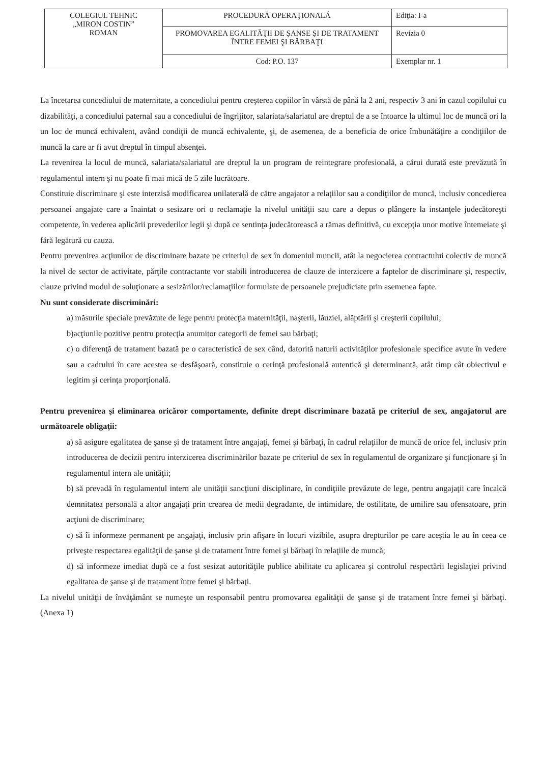| COLEGIUL TEHNIC „MIRON COSTIN” ROMAN | PROCEDURĂ OPERAŢIONALĂ | Ediţia: I-a |
| | PROMOVAREA EGALITĂŢII DE ŞANSE ŞI DE TRATAMENT ÎNTRE FEMEI ŞI BĂRBAŢI | Revizia 0 |
| | Cod: P.O. 137 | Exemplar nr. 1 |
La încetarea concediului de maternitate, a concediului pentru creşterea copiilor în vârstă de până la 2 ani, respectiv 3 ani în cazul copilului cu dizabilităţi, a concediului paternal sau a concediului de îngrijitor, salariata/salariatul are dreptul de a se întoarce la ultimul loc de muncă ori la un loc de muncă echivalent, având condiţii de muncă echivalente, şi, de asemenea, de a beneficia de orice îmbunătăţire a condiţiilor de muncă la care ar fi avut dreptul în timpul absenţei.
La revenirea la locul de muncă, salariata/salariatul are dreptul la un program de reintegrare profesională, a cărui durată este prevăzută în regulamentul intern şi nu poate fi mai mică de 5 zile lucrătoare.
Constituie discriminare şi este interzisă modificarea unilaterală de către angajator a relaţiilor sau a condiţiilor de muncă, inclusiv concedierea persoanei angajate care a înaintat o sesizare ori o reclamaţie la nivelul unităţii sau care a depus o plângere la instanţele judecătoreşti competente, în vederea aplicării prevederilor legii şi după ce sentinţa judecătorească a rămas definitivă, cu excepţia unor motive întemeiate şi fără legătură cu cauza.
Pentru prevenirea acţiunilor de discriminare bazate pe criteriul de sex în domeniul muncii, atât la negocierea contractului colectiv de muncă la nivel de sector de activitate, părţile contractante vor stabili introducerea de clauze de interzicere a faptelor de discriminare şi, respectiv, clauze privind modul de soluţionare a sesizărilor/reclamaţiilor formulate de persoanele prejudiciate prin asemenea fapte.
Nu sunt considerate discriminări:
a) măsurile speciale prevăzute de lege pentru protecţia maternităţii, naşterii, lăuziei, alăptării şi creşterii copilului;
b)acţiunile pozitive pentru protecţia anumitor categorii de femei sau bărbaţi;
c) o diferenţă de tratament bazată pe o caracteristică de sex când, datorită naturii activităţilor profesionale specifice avute în vedere sau a cadrului în care acestea se desfăşoară, constituie o cerinţă profesională autentică şi determinantă, atât timp cât obiectivul e legitim şi cerinţa proporţională.
Pentru prevenirea şi eliminarea oricăror comportamente, definite drept discriminare bazată pe criteriul de sex, angajatorul are următoarele obligaţii:
a) să asigure egalitatea de şanse şi de tratament între angajaţi, femei şi bărbaţi, în cadrul relaţiilor de muncă de orice fel, inclusiv prin introducerea de decizii pentru interzicerea discriminărilor bazate pe criteriul de sex în regulamentul de organizare şi funcţionare şi în regulamentul intern ale unităţii;
b) să prevadă în regulamentul intern ale unităţii sancţiuni disciplinare, în condiţiile prevăzute de lege, pentru angajaţii care încalcă demnitatea personală a altor angajaţi prin crearea de medii degradante, de intimidare, de ostilitate, de umilire sau ofensatoare, prin acţiuni de discriminare;
c) să îi informeze permanent pe angajaţi, inclusiv prin afişare în locuri vizibile, asupra drepturilor pe care aceştia le au în ceea ce priveşte respectarea egalităţii de şanse şi de tratament între femei şi bărbaţi în relaţiile de muncă;
d) să informeze imediat după ce a fost sesizat autorităţile publice abilitate cu aplicarea şi controlul respectării legislaţiei privind egalitatea de şanse şi de tratament între femei şi bărbaţi.
La nivelul unităţii de învăţământ se numeşte un responsabil pentru promovarea egalităţii de şanse şi de tratament între femei şi bărbaţi. (Anexa 1)